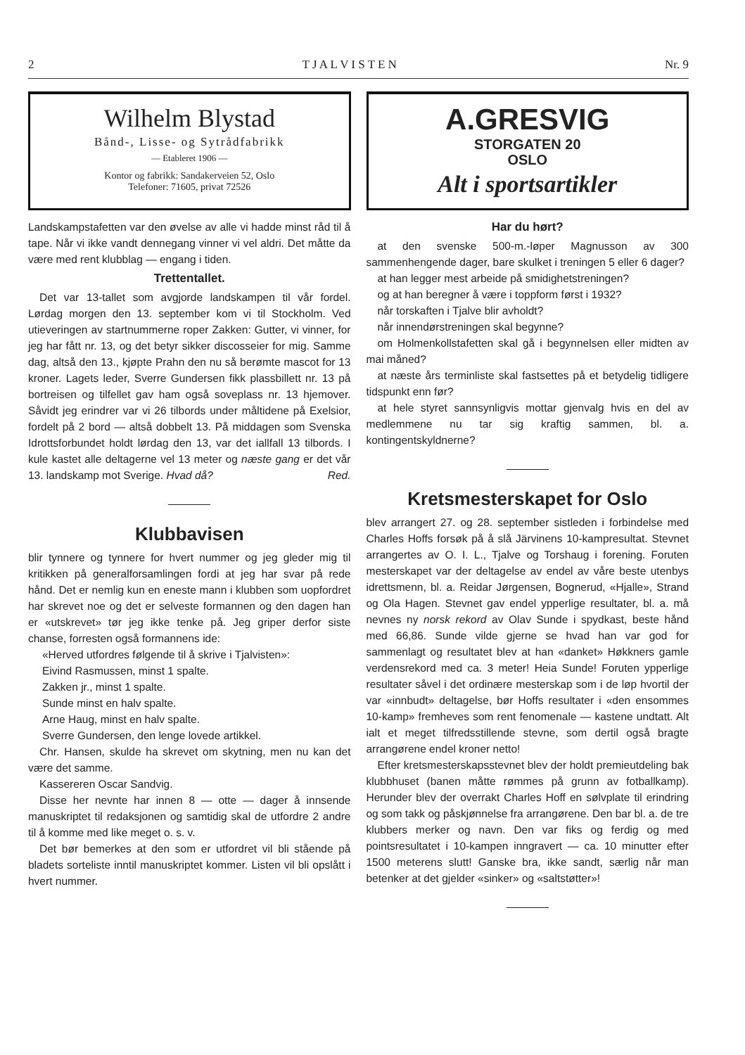2 T J A L V I S T E N Nr. 9
Wilhelm Blystad
Bånd-, Lisse- og Sytrådfabrikk
— Etableret 1906 —
Kontor og fabrikk: Sandakerveien 52, Oslo
Telefoner: 71605, privat 72526
Landskampstafetten var den øvelse av alle vi hadde minst råd til å tape. Når vi ikke vandt dennegang vinner vi vel aldri. Det måtte da være med rent klubblag — engang i tiden.
Trettentallet.
Det var 13-tallet som avgjorde landskampen til vår fordel. Lørdag morgen den 13. september kom vi til Stockholm. Ved utieveringen av startnummerne roper Zakken: Gutter, vi vinner, for jeg har fått nr. 13, og det betyr sikker discosseier for mig. Samme dag, altså den 13., kjøpte Prahn den nu så berømte mascot for 13 kroner. Lagets leder, Sverre Gundersen fikk plassbillett nr. 13 på bortreisen og tilfellet gav ham også soveplass nr. 13 hjemover. Såvidt jeg erindrer var vi 26 tilbords under måltidene på Exelsior, fordelt på 2 bord — altså dobbelt 13. På middagen som Svenska Idrottsforbundet holdt lørdag den 13, var det iallfall 13 tilbords. I kule kastet alle deltagerne vel 13 meter og næste gang er det vår 13. landskamp mot Sverige. Hvad då? Red.
Klubbavisen
blir tynnere og tynnere for hvert nummer og jeg gleder mig til kritikken på generalforsamlingen fordi at jeg har svar på rede hånd. Det er nemlig kun en eneste mann i klubben som uopfordret har skrevet noe og det er selveste formannen og den dagen han er «utskrevet» tør jeg ikke tenke på. Jeg griper derfor siste chanse, forresten også formannens ide:
«Herved utfordres følgende til å skrive i Tjalvisten»:
Eivind Rasmussen, minst 1 spalte.
Zakken jr., minst 1 spalte.
Sunde minst en halv spalte.
Arne Haug, minst en halv spalte.
Sverre Gundersen, den lenge lovede artikkel.
Chr. Hansen, skulde ha skrevet om skytning, men nu kan det være det samme.
Kassereren Oscar Sandvig.
Disse her nevnte har innen 8 — otte — dager å innsende manuskriptet til redaksjonen og samtidig skal de utfordre 2 andre til å komme med like meget o. s. v.
Det bør bemerkes at den som er utfordret vil bli stående på bladets sorteliste inntil manuskriptet kommer. Listen vil bli opslått i hvert nummer.
A.GRESVIG
STORGATEN 20
OSLO
Alt i sportsartikler
Har du hørt?
at den svenske 500-m.-løper Magnusson av 300 sammenhengende dager, bare skulket i treningen 5 eller 6 dager?
at han legger mest arbeide på smidighetstreningen?
og at han beregner å være i toppform først i 1932?
når torskaften i Tjalve blir avholdt?
når innendørstreningen skal begynne?
om Holmenkollstafetten skal gå i begynnelsen eller midten av mai måned?
at næste års terminliste skal fastsettes på et betydelig tidligere tidspunkt enn før?
at hele styret sannsynligvis mottar gjenvalg hvis en del av medlemmene nu tar sig kraftig sammen, bl. a. kontingentskyldnerne?
Kretsmesterskapet for Oslo
blev arrangert 27. og 28. september sistleden i forbindelse med Charles Hoffs forsøk på å slå Järvinens 10-kampresultat. Stevnet arrangertes av O. I. L., Tjalve og Torshaug i forening. Foruten mesterskapet var der deltagelse av endel av våre beste utenbys idrettsmenn, bl. a. Reidar Jørgensen, Bognerud, «Hjalle», Strand og Ola Hagen. Stevnet gav endel ypperlige resultater, bl. a. må nevnes ny norsk rekord av Olav Sunde i spydkast, beste hånd med 66,86. Sunde vilde gjerne se hvad han var god for sammenlagt og resultatet blev at han «danket» Høkkners gamle verdensrekord med ca. 3 meter! Heia Sunde! Foruten ypperlige resultater såvel i det ordinære mesterskap som i de løp hvortil der var «innbudt» deltagelse, bør Hoffs resultater i «den ensommes 10-kamp» fremheves som rent fenomenale — kastene undtatt. Alt ialt et meget tilfredsstillende stevne, som dertil også bragte arrangørene endel kroner netto!
Efter kretsmesterskapsstevnet blev der holdt premieutdeling bak klubbhuset (banen måtte rømmes på grunn av fotballkamp). Herunder blev der overrakt Charles Hoff en sølvplate til erindring og som takk og påskjønnelse fra arrangørene. Den bar bl. a. de tre klubbers merker og navn. Den var fiks og ferdig og med pointsresultatet i 10-kampen inngravert — ca. 10 minutter efter 1500 meterens slutt! Ganske bra, ikke sandt, særlig når man betenker at det gjelder «sinker» og «saltstøtter»!